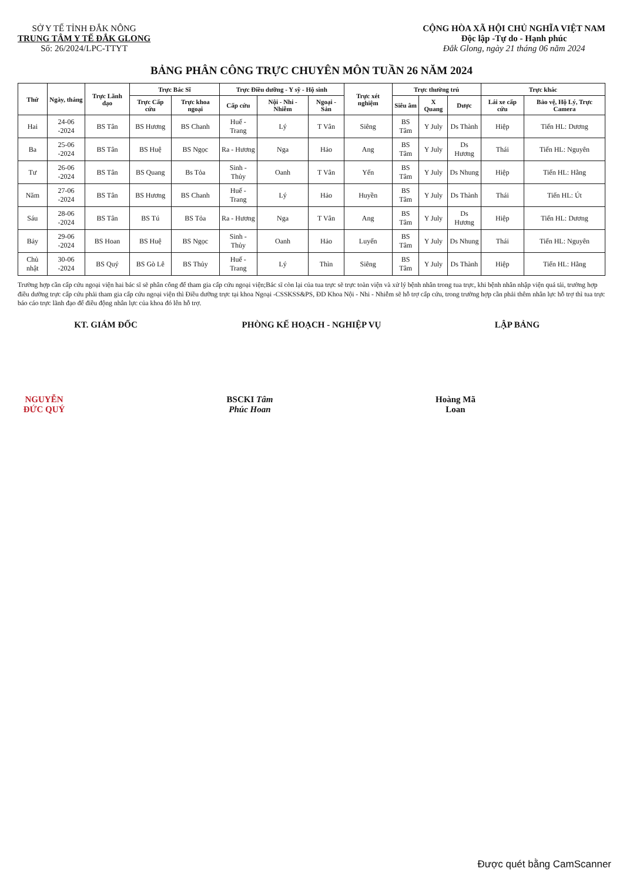SỞ Y TẾ TỈNH ĐẮK NÔNG
TRUNG TÂM Y TẾ ĐẮK GLONG
Số: 26/2024/LPC-TTYT
CỘNG HÒA XÃ HỘI CHỦ NGHĨA VIỆT NAM
Độc lập -Tự do - Hạnh phúc
Đắk Glong, ngày 21 tháng 06 năm 2024
BẢNG PHÂN CÔNG TRỰC CHUYÊN MÔN TUẦN 26 NĂM 2024
| Thứ | Ngày, tháng | Trực Lãnh đạo | Trực Bác Sĩ | | Trực Điều dưỡng - Y sỹ - Hộ sinh | | | Trực xét nghiệm | Trực thường trú | | | Trực khác | |
| --- | --- | --- | --- | --- | --- | --- | --- | --- | --- | --- | --- | --- | --- |
| | | | Trực Cấp cứu | Trực khoa ngoại | Cấp cứu | Nội - Nhi - Nhiễm | Ngoại - Sản | | Siêu âm | X Quang | Dược | Lái xe cấp cứu | Bảo vệ, Hộ Lý, Trực Camera |
| Hai | 24-06 -2024 | BS Tân | BS Hương | BS Chanh | Huế - Trang | Lý | T Vân | Siêng | BS Tâm | Y July | Ds Thành | Hiệp | Tiến HL: Dương |
| Ba | 25-06 -2024 | BS Tân | BS Huệ | BS Ngọc | Ra - Hương | Nga | Hảo | Ang | BS Tâm | Y July | Ds Hương | Thái | Tiến HL: Nguyên |
| Tư | 26-06 -2024 | BS Tân | BS Quang | Bs Tỏa | Sinh - Thủy | Oanh | T Vân | Yến | BS Tâm | Y July | Ds Nhung | Hiệp | Tiến HL: Hằng |
| Năm | 27-06 -2024 | BS Tân | BS Hương | BS Chanh | Huế - Trang | Lý | Hảo | Huyền | BS Tâm | Y July | Ds Thành | Thái | Tiến HL: Út |
| Sáu | 28-06 -2024 | BS Tân | BS Tú | BS Tỏa | Ra - Hương | Nga | T Vân | Ang | BS Tâm | Y July | Ds Hương | Hiệp | Tiến HL: Dương |
| Bảy | 29-06 -2024 | BS Hoan | BS Huệ | BS Ngọc | Sinh - Thủy | Oanh | Hảo | Luyến | BS Tâm | Y July | Ds Nhung | Thái | Tiến HL: Nguyên |
| Chủ nhật | 30-06 -2024 | BS Quý | BS Gò Lê | BS Thủy | Huế - Trang | Lý | Thìn | Siêng | BS Tâm | Y July | Ds Thành | Hiệp | Tiến HL: Hằng |
Trường hợp cần cấp cứu ngoại viện hai bác sĩ sẽ phân công để tham gia cấp cứu ngoại viện;Bác sĩ còn lại của tua trực sẽ trực toàn viện và xử lý bệnh nhân trong tua trực, khi bệnh nhân nhập viện quá tải, trường hợp điều dưỡng trực cấp cứu phải tham gia cấp cứu ngoại viện thì Điều dưỡng trực tại khoa Ngoại -CSSKSS&PS, ĐD Khoa Nội - Nhi - Nhiễm sẽ hỗ trợ cấp cứu, trong trường hợp cần phải thêm nhân lực hỗ trợ thì tua trực báo cáo trực lãnh đạo để điều động nhân lực của khoa đó lên hỗ trợ.
KT. GIÁM ĐỐC
NGUYỄN ĐỨC QUÝ
PHÒNG KẾ HOẠCH - NGHIỆP VỤ
BSCKI Tâm Phúc Hoan
LẬP BẢNG
Hoàng Mã Loan
Được quét bằng CamScanner